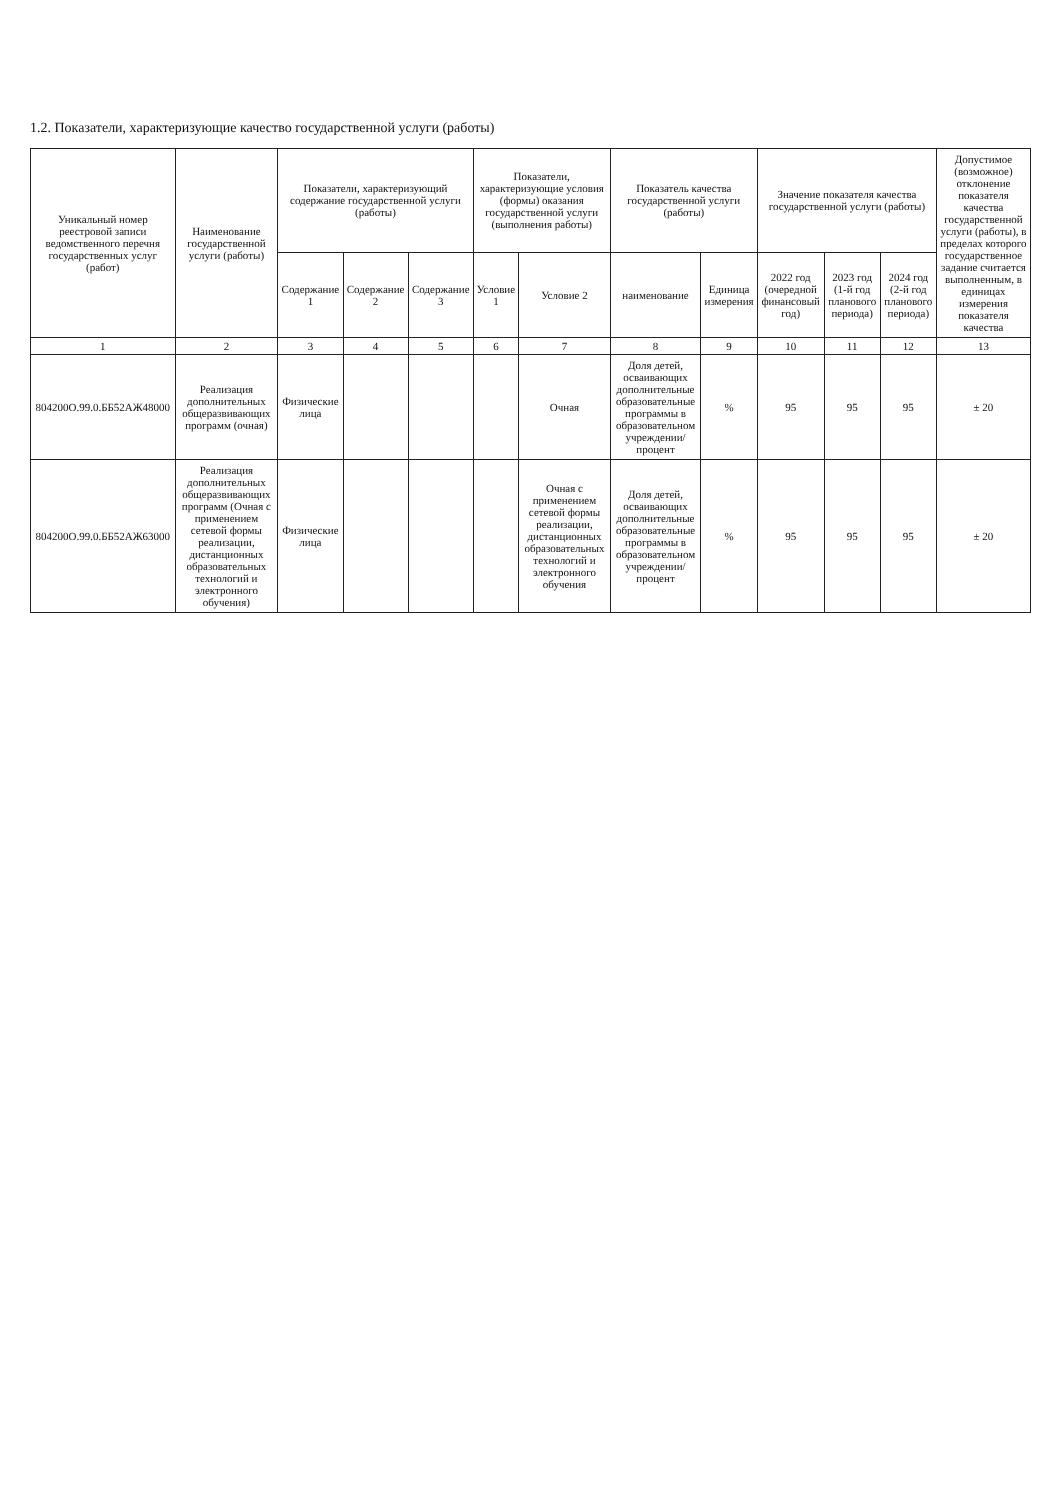1.2. Показатели, характеризующие качество государственной услуги (работы)
| Уникальный номер реестровой записи ведомственного перечня государственных услуг (работ) | Наименование государственной услуги (работы) | Показатели, характеризующий содержание государственной услуги (работы) | | | Показатели, характеризующие условия (формы) оказания государственной услуги (выполнения работы) | | Показатель качества государственной услуги (работы) | | Значение показателя качества государственной услуги (работы) | | | Допустимое (возможное) отклонение показателя качества государственной услуги (работы), в пределах которого государственное задание считается выполненным, в единицах измерения показателя качества |
| --- | --- | --- | --- | --- | --- | --- | --- | --- | --- | --- | --- | --- |
| | | Содержание 1 | Содержание 2 | Содержание 3 | Условие 1 | Условие 2 | наименование | Единица измерения | 2022 год (очередной финансовый год) | 2023 год (1-й год планового периода) | 2024 год (2-й год планового периода) | |
| 1 | 2 | 3 | 4 | 5 | 6 | 7 | 8 | 9 | 10 | 11 | 12 | 13 |
| 804200О.99.0.ББ52АЖ48000 | Реализация дополнительных общеразвивающих программ (очная) | Физические лица | | | | Очная | Доля детей, осваивающих дополнительные образовательные программы в образовательном учреждении/процент | % | 95 | 95 | 95 | ± 20 |
| 804200О.99.0.ББ52АЖ63000 | Реализация дополнительных общеразвивающих программ (Очная с применением сетевой формы реализации, дистанционных образовательных технологий и электронного обучения) | Физические лица | | | | Очная с применением сетевой формы реализации, дистанционных образовательных технологий и электронного обучения | Доля детей, осваивающих дополнительные образовательные программы в образовательном учреждении/процент | % | 95 | 95 | 95 | ± 20 |